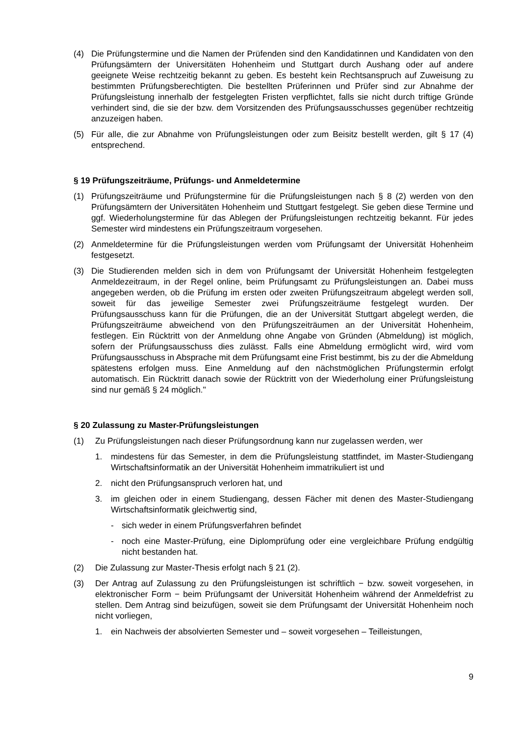(4) Die Prüfungstermine und die Namen der Prüfenden sind den Kandidatinnen und Kandidaten von den Prüfungsämtern der Universitäten Hohenheim und Stuttgart durch Aushang oder auf andere geeignete Weise rechtzeitig bekannt zu geben. Es besteht kein Rechtsanspruch auf Zuweisung zu bestimmten Prüfungsberechtigten. Die bestellten Prüferinnen und Prüfer sind zur Abnahme der Prüfungsleistung innerhalb der festgelegten Fristen verpflichtet, falls sie nicht durch triftige Gründe verhindert sind, die sie der bzw. dem Vorsitzenden des Prüfungsausschusses gegenüber rechtzeitig anzuzeigen haben.
(5) Für alle, die zur Abnahme von Prüfungsleistungen oder zum Beisitz bestellt werden, gilt § 17 (4) entsprechend.
§ 19 Prüfungszeiträume, Prüfungs- und Anmeldetermine
(1) Prüfungszeiträume und Prüfungstermine für die Prüfungsleistungen nach § 8 (2) werden von den Prüfungsämtern der Universitäten Hohenheim und Stuttgart festgelegt. Sie geben diese Termine und ggf. Wiederholungstermine für das Ablegen der Prüfungsleistungen rechtzeitig bekannt. Für jedes Semester wird mindestens ein Prüfungszeitraum vorgesehen.
(2) Anmeldetermine für die Prüfungsleistungen werden vom Prüfungsamt der Universität Hohenheim festgesetzt.
(3) Die Studierenden melden sich in dem von Prüfungsamt der Universität Hohenheim festgelegten Anmeldezeitraum, in der Regel online, beim Prüfungsamt zu Prüfungsleistungen an. Dabei muss angegeben werden, ob die Prüfung im ersten oder zweiten Prüfungszeitraum abgelegt werden soll, soweit für das jeweilige Semester zwei Prüfungszeiträume festgelegt wurden. Der Prüfungsausschuss kann für die Prüfungen, die an der Universität Stuttgart abgelegt werden, die Prüfungszeiträume abweichend von den Prüfungszeiträumen an der Universität Hohenheim, festlegen. Ein Rücktritt von der Anmeldung ohne Angabe von Gründen (Abmeldung) ist möglich, sofern der Prüfungsausschuss dies zulässt. Falls eine Abmeldung ermöglicht wird, wird vom Prüfungsausschuss in Absprache mit dem Prüfungsamt eine Frist bestimmt, bis zu der die Abmeldung spätestens erfolgen muss. Eine Anmeldung auf den nächstmöglichen Prüfungstermin erfolgt automatisch. Ein Rücktritt danach sowie der Rücktritt von der Wiederholung einer Prüfungsleistung sind nur gemäß § 24 möglich."
§ 20 Zulassung zu Master-Prüfungsleistungen
(1) Zu Prüfungsleistungen nach dieser Prüfungsordnung kann nur zugelassen werden, wer
1. mindestens für das Semester, in dem die Prüfungsleistung stattfindet, im Master-Studiengang Wirtschaftsinformatik an der Universität Hohenheim immatrikuliert ist und
2. nicht den Prüfungsanspruch verloren hat, und
3. im gleichen oder in einem Studiengang, dessen Fächer mit denen des Master-Studiengang Wirtschaftsinformatik gleichwertig sind,
- sich weder in einem Prüfungsverfahren befindet
- noch eine Master-Prüfung, eine Diplomprüfung oder eine vergleichbare Prüfung endgültig nicht bestanden hat.
(2) Die Zulassung zur Master-Thesis erfolgt nach § 21 (2).
(3) Der Antrag auf Zulassung zu den Prüfungsleistungen ist schriftlich − bzw. soweit vorgesehen, in elektronischer Form − beim Prüfungsamt der Universität Hohenheim während der Anmeldefrist zu stellen. Dem Antrag sind beizufügen, soweit sie dem Prüfungsamt der Universität Hohenheim noch nicht vorliegen,
1. ein Nachweis der absolvierten Semester und – soweit vorgesehen – Teilleistungen,
9